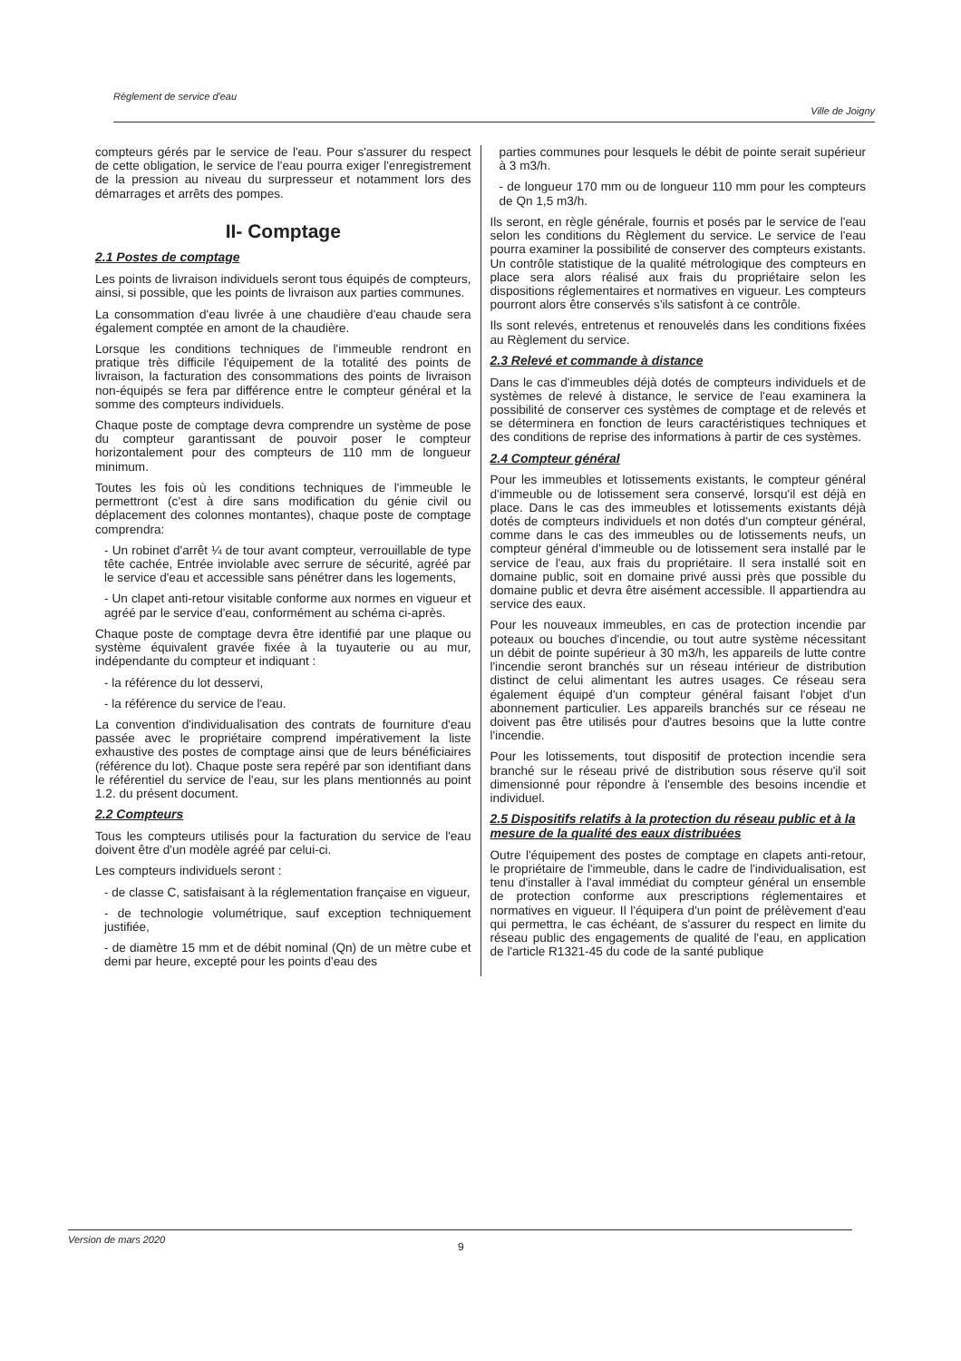Règlement de service d'eau Ville de Joigny
compteurs gérés par le service de l'eau. Pour s'assurer du respect de cette obligation, le service de l'eau pourra exiger l'enregistrement de la pression au niveau du surpresseur et notamment lors des démarrages et arrêts des pompes.
II- Comptage
2.1 Postes de comptage
Les points de livraison individuels seront tous équipés de compteurs, ainsi, si possible, que les points de livraison aux parties communes.
La consommation d'eau livrée à une chaudière d'eau chaude sera également comptée en amont de la chaudière.
Lorsque les conditions techniques de l'immeuble rendront en pratique très difficile l'équipement de la totalité des points de livraison, la facturation des consommations des points de livraison non-équipés se fera par différence entre le compteur général et la somme des compteurs individuels.
Chaque poste de comptage devra comprendre un système de pose du compteur garantissant de pouvoir poser le compteur horizontalement pour des compteurs de 110 mm de longueur minimum.
Toutes les fois où les conditions techniques de l'immeuble le permettront (c'est à dire sans modification du génie civil ou déplacement des colonnes montantes), chaque poste de comptage comprendra:
- Un robinet d'arrêt ¼ de tour avant compteur, verrouillable de type tête cachée, Entrée inviolable avec serrure de sécurité, agréé par le service d'eau et accessible sans pénétrer dans les logements,
- Un clapet anti-retour visitable conforme aux normes en vigueur et agréé par le service d'eau, conformément au schéma ci-après.
Chaque poste de comptage devra être identifié par une plaque ou système équivalent gravée fixée à la tuyauterie ou au mur, indépendante du compteur et indiquant :
- la référence du lot desservi,
- la référence du service de l'eau.
La convention d'individualisation des contrats de fourniture d'eau passée avec le propriétaire comprend impérativement la liste exhaustive des postes de comptage ainsi que de leurs bénéficiaires (référence du lot). Chaque poste sera repéré par son identifiant dans le référentiel du service de l'eau, sur les plans mentionnés au point 1.2. du présent document.
2.2 Compteurs
Tous les compteurs utilisés pour la facturation du service de l'eau doivent être d'un modèle agréé par celui-ci.
Les compteurs individuels seront :
- de classe C, satisfaisant à la réglementation française en vigueur,
- de technologie volumétrique, sauf exception techniquement justifiée,
- de diamètre 15 mm et de débit nominal (Qn) de un mètre cube et demi par heure, excepté pour les points d'eau des
parties communes pour lesquels le débit de pointe serait supérieur à 3 m3/h.
- de longueur 170 mm ou de longueur 110 mm pour les compteurs de Qn 1,5 m3/h.
Ils seront, en règle générale, fournis et posés par le service de l'eau selon les conditions du Règlement du service. Le service de l'eau pourra examiner la possibilité de conserver des compteurs existants. Un contrôle statistique de la qualité métrologique des compteurs en place sera alors réalisé aux frais du propriétaire selon les dispositions réglementaires et normatives en vigueur. Les compteurs pourront alors être conservés s'ils satisfont à ce contrôle.
Ils sont relevés, entretenus et renouvelés dans les conditions fixées au Règlement du service.
2.3 Relevé et commande à distance
Dans le cas d'immeubles déjà dotés de compteurs individuels et de systèmes de relevé à distance, le service de l'eau examinera la possibilité de conserver ces systèmes de comptage et de relevés et se déterminera en fonction de leurs caractéristiques techniques et des conditions de reprise des informations à partir de ces systèmes.
2.4 Compteur général
Pour les immeubles et lotissements existants, le compteur général d'immeuble ou de lotissement sera conservé, lorsqu'il est déjà en place. Dans le cas des immeubles et lotissements existants déjà dotés de compteurs individuels et non dotés d'un compteur général, comme dans le cas des immeubles ou de lotissements neufs, un compteur général d'immeuble ou de lotissement sera installé par le service de l'eau, aux frais du propriétaire. Il sera installé soit en domaine public, soit en domaine privé aussi près que possible du domaine public et devra être aisément accessible. Il appartiendra au service des eaux.
Pour les nouveaux immeubles, en cas de protection incendie par poteaux ou bouches d'incendie, ou tout autre système nécessitant un débit de pointe supérieur à 30 m3/h, les appareils de lutte contre l'incendie seront branchés sur un réseau intérieur de distribution distinct de celui alimentant les autres usages. Ce réseau sera également équipé d'un compteur général faisant l'objet d'un abonnement particulier. Les appareils branchés sur ce réseau ne doivent pas être utilisés pour d'autres besoins que la lutte contre l'incendie.
Pour les lotissements, tout dispositif de protection incendie sera branché sur le réseau privé de distribution sous réserve qu'il soit dimensionné pour répondre à l'ensemble des besoins incendie et individuel.
2.5 Dispositifs relatifs à la protection du réseau public et à la mesure de la qualité des eaux distribuées
Outre l'équipement des postes de comptage en clapets anti-retour, le propriétaire de l'immeuble, dans le cadre de l'individualisation, est tenu d'installer à l'aval immédiat du compteur général un ensemble de protection conforme aux prescriptions réglementaires et normatives en vigueur. Il l'équipera d'un point de prélèvement d'eau qui permettra, le cas échéant, de s'assurer du respect en limite du réseau public des engagements de qualité de l'eau, en application de l'article R1321-45 du code de la santé publique
Version de mars 2020
9